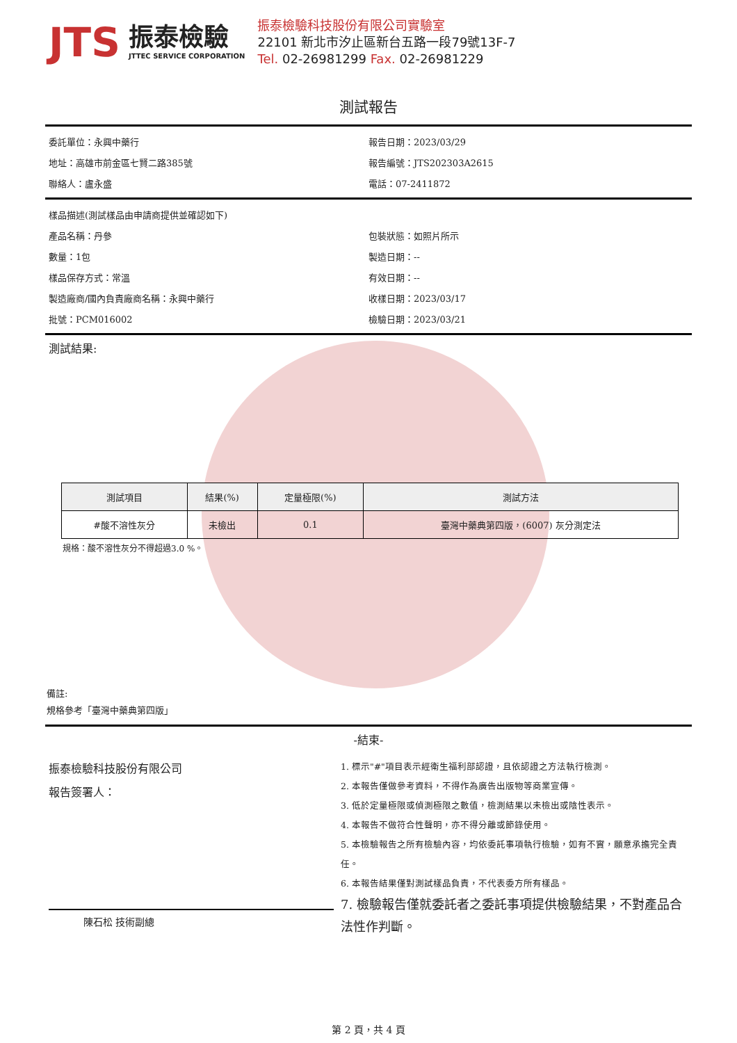JTS
振泰檢驗
JTTEC SERVICE CORPORATION
振泰檢驗科技股份有限公司實驗室
22101 新北市汐止區新台五路一段79號13F-7
Tel. 02-26981299 Fax. 02-26981229
測試報告
委託單位：永興中藥行 報告日期：2023/03/29
地址：高雄市前金區七賢二路385號 報告編號：JTS202303A2615
聯絡人：盧永盛 電話：07-2411872
樣品描述(測試樣品由申請商提供並確認如下)
產品名稱：丹參 包裝狀態：如照片所示
數量：1包 製造日期：--
樣品保存方式：常溫 有效日期：--
製造廠商/國內負責廠商名稱：永興中藥行 收樣日期：2023/03/17
批號：PCM016002 檢驗日期：2023/03/21
測試結果:
| 測試項目 | 結果(%) | 定量極限(%) | 測試方法 |
| --- | --- | --- | --- |
| #酸不溶性灰分 | 未檢出 | 0.1 | 臺灣中藥典第四版，(6007) 灰分測定法 |
規格：酸不溶性灰分不得超過3.0 %。
備註:
規格參考「臺灣中藥典第四版」
-結束-
振泰檢驗科技股份有限公司
報告簽署人：
陳石松 技術副總
1. 標示"#"項目表示經衛生福利部認證，且依認證之方法執行檢測。
2. 本報告僅做參考資料，不得作為廣告出版物等商業宣傳。
3. 低於定量極限或偵測極限之數值，檢測結果以未檢出或陰性表示。
4. 本報告不做符合性聲明，亦不得分離或節錄使用。
5. 本檢驗報告之所有檢驗內容，均依委託事項執行檢驗，如有不實，願意承擔完全責任。
6. 本報告結果僅對測試樣品負責，不代表委方所有樣品。
7. 檢驗報告僅就委託者之委託事項提供檢驗結果，不對產品合法性作判斷。
第 2 頁，共 4 頁